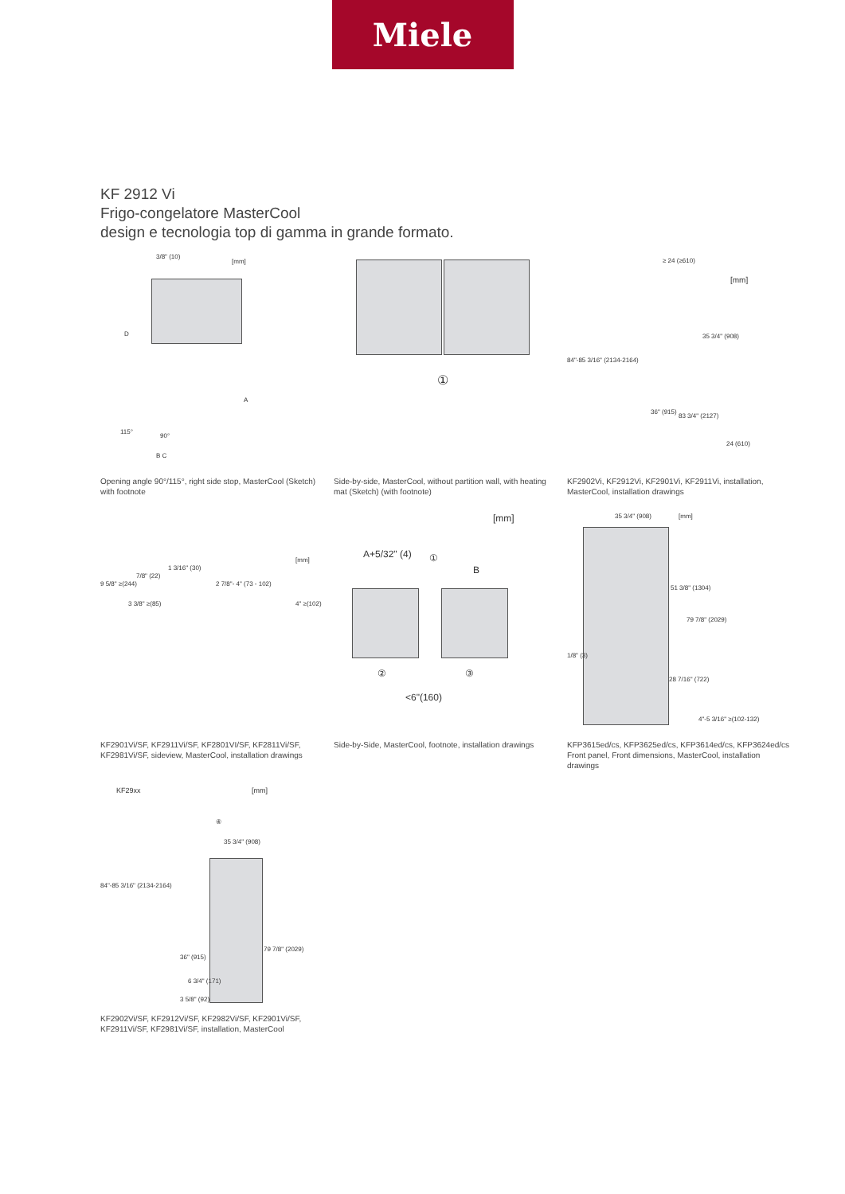Miele
KF 2912 Vi
Frigo-congelatore MasterCool
design e tecnologia top di gamma in grande formato.
3/8" (10)
[mm]
D
A
115°
90°
B C
Opening angle 90°/115°, right side stop, MasterCool (Sketch) with footnote
①
Side-by-side, MasterCool, without partition wall, with heating mat (Sketch) (with footnote)
≥ 24 (≥610)
[mm]
84"-85 3/16" (2134-2164)
36" (915)
35 3/4" (908)
83 3/4" (2127)
24 (610)
KF2902Vi, KF2912Vi, KF2901Vi, KF2911Vi, installation, MasterCool, installation drawings
9 5/8" ≥(244)
7/8" (22)
1 3/16" (30)
2 7/8"- 4" (73 - 102)
3 3/8" ≥(85) 4" ≥(102)
[mm]
KF2901Vi/SF, KF2911Vi/SF, KF2801VI/SF, KF2811Vi/SF, KF2981Vi/SF, sideview, MasterCool, installation drawings
[mm]
A+5/32" (4) ①
B
② ③
<6"(160)
Side-by-Side, MasterCool, footnote, installation drawings
35 3/4" (908) [mm]
51 3/8" (1304)
79 7/8" (2029)
1/8" (3)
28 7/16" (722)
4"-5 3/16" ≥(102-132)
KFP3615ed/cs, KFP3625ed/cs, KFP3614ed/cs, KFP3624ed/cs Front panel, Front dimensions, MasterCool, installation drawings
KF29xx [mm]
④
35 3/4" (908)
84"-85 3/16" (2134-2164)
79 7/8" (2029)
36" (915)
6 3/4" (171)
3 5/8" (92)
KF2902Vi/SF, KF2912Vi/SF, KF2982Vi/SF, KF2901Vi/SF, KF2911Vi/SF, KF2981Vi/SF, installation, MasterCool